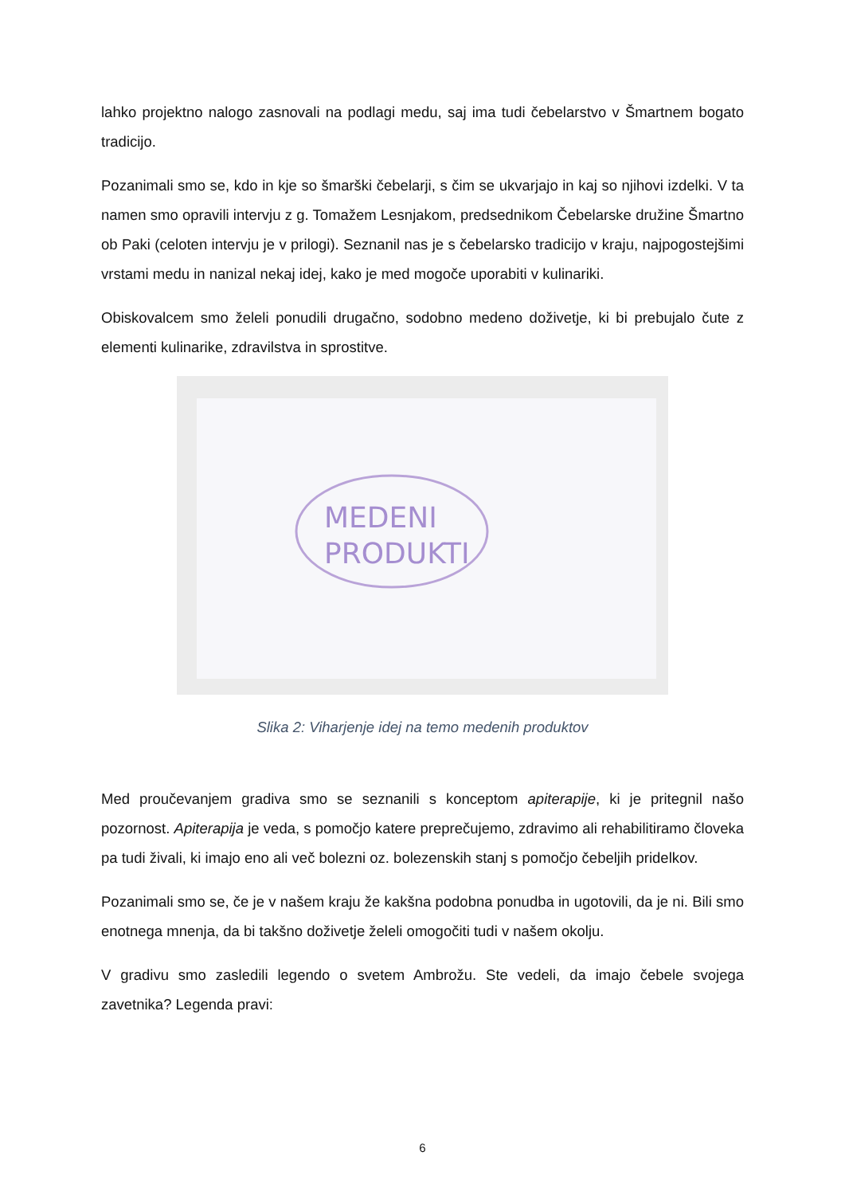lahko projektno nalogo zasnovali na podlagi medu, saj ima tudi čebelarstvo v Šmartnem bogato tradicijo.
Pozanimali smo se, kdo in kje so šmarški čebelarji, s čim se ukvarjajo in kaj so njihovi izdelki. V ta namen smo opravili intervju z g. Tomažem Lesnjakom, predsednikom Čebelarske družine Šmartno ob Paki (celoten intervju je v prilogi). Seznanil nas je s čebelarsko tradicijo v kraju, najpogostejšimi vrstami medu in nanizal nekaj idej, kako je med mogoče uporabiti v kulinariki.
Obiskovalcem smo želeli ponudili drugačno, sodobno medeno doživetje, ki bi prebujalo čute z elementi kulinarike, zdravilstva in sprostitve.
MEDENI
PRODUKTI
Slika 2: Viharjenje idej na temo medenih produktov
Med proučevanjem gradiva smo se seznanili s konceptom apiterapije, ki je pritegnil našo pozornost. Apiterapija je veda, s pomočjo katere preprečujemo, zdravimo ali rehabilitiramo človeka pa tudi živali, ki imajo eno ali več bolezni oz. bolezenskih stanj s pomočjo čebeljih pridelkov.
Pozanimali smo se, če je v našem kraju že kakšna podobna ponudba in ugotovili, da je ni. Bili smo enotnega mnenja, da bi takšno doživetje želeli omogočiti tudi v našem okolju.
V gradivu smo zasledili legendo o svetem Ambrožu. Ste vedeli, da imajo čebele svojega zavetnika? Legenda pravi:
6